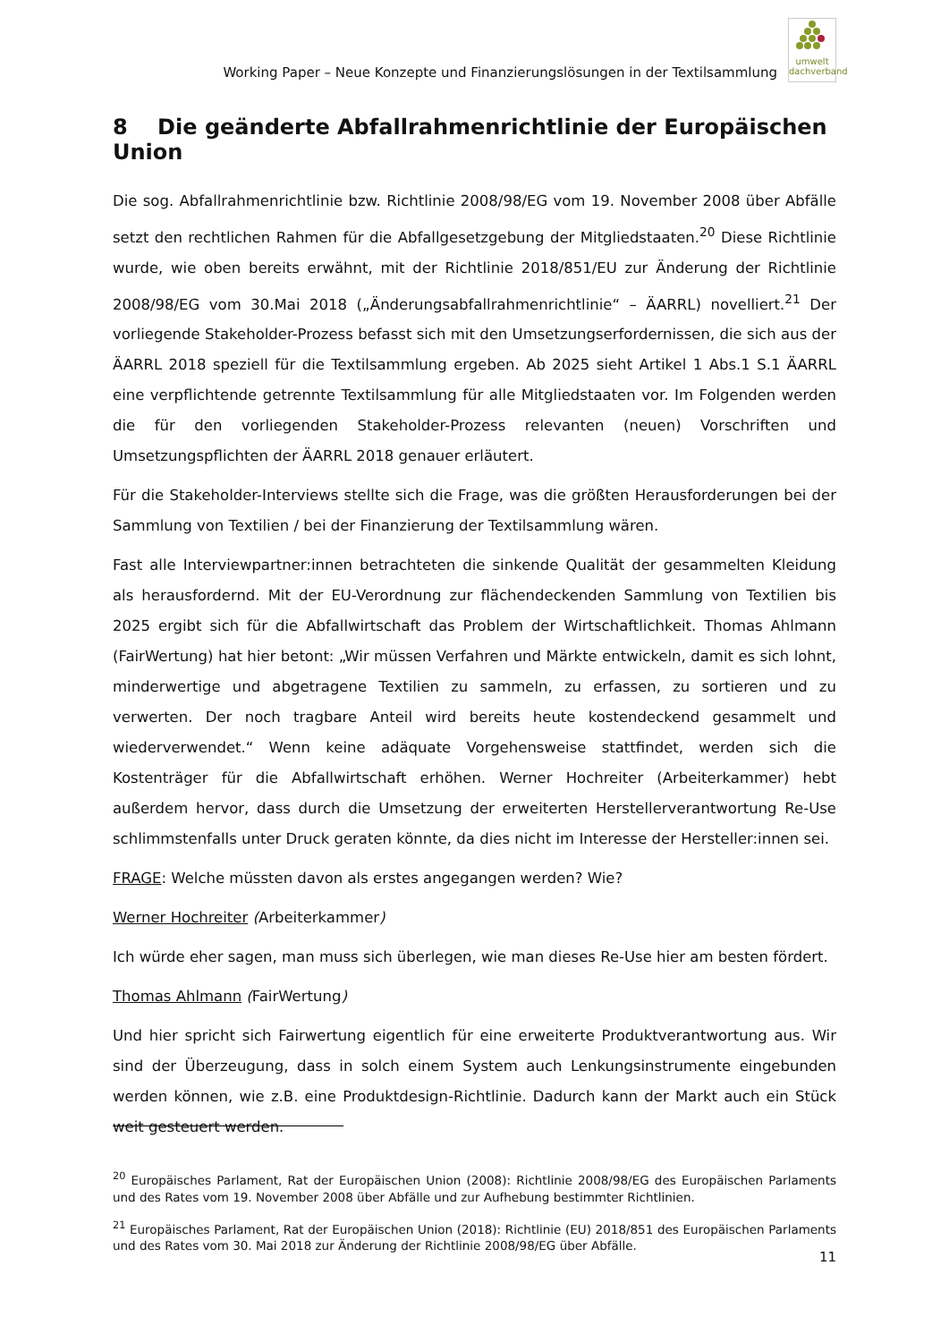Working Paper – Neue Konzepte und Finanzierungslösungen in der Textilsammlung
umwelt
dachverband
8 Die geänderte Abfallrahmenrichtlinie der Europäischen Union
Die sog. Abfallrahmenrichtlinie bzw. Richtlinie 2008/98/EG vom 19. November 2008 über Abfälle setzt den rechtlichen Rahmen für die Abfallgesetzgebung der Mitgliedstaaten.<sup>20</sup> Diese Richtlinie wurde, wie oben bereits erwähnt, mit der Richtlinie 2018/851/EU zur Änderung der Richtlinie 2008/98/EG vom 30.Mai 2018 („Änderungsabfallrahmenrichtlinie“ – ÄARRL) novelliert.<sup>21</sup> Der vorliegende Stakeholder-Prozess befasst sich mit den Umsetzungserfordernissen, die sich aus der ÄARRL 2018 speziell für die Textilsammlung ergeben. Ab 2025 sieht Artikel 1 Abs.1 S.1 ÄARRL eine verpflichtende getrennte Textilsammlung für alle Mitgliedstaaten vor. Im Folgenden werden die für den vorliegenden Stakeholder-Prozess relevanten (neuen) Vorschriften und Umsetzungspflichten der ÄARRL 2018 genauer erläutert.
Für die Stakeholder-Interviews stellte sich die Frage, was die größten Herausforderungen bei der Sammlung von Textilien / bei der Finanzierung der Textilsammlung wären.
Fast alle Interviewpartner:innen betrachteten die sinkende Qualität der gesammelten Kleidung als herausfordernd. Mit der EU-Verordnung zur flächendeckenden Sammlung von Textilien bis 2025 ergibt sich für die Abfallwirtschaft das Problem der Wirtschaftlichkeit. Thomas Ahlmann (FairWertung) hat hier betont: „Wir müssen Verfahren und Märkte entwickeln, damit es sich lohnt, minderwertige und abgetragene Textilien zu sammeln, zu erfassen, zu sortieren und zu verwerten. Der noch tragbare Anteil wird bereits heute kostendeckend gesammelt und wiederverwendet.“ Wenn keine adäquate Vorgehensweise stattfindet, werden sich die Kostenträger für die Abfallwirtschaft erhöhen. Werner Hochreiter (Arbeiterkammer) hebt außerdem hervor, dass durch die Umsetzung der erweiterten Herstellerverantwortung Re-Use schlimmstenfalls unter Druck geraten könnte, da dies nicht im Interesse der Hersteller:innen sei.
FRAGE: Welche müssten davon als erstes angegangen werden? Wie?
Werner Hochreiter (Arbeiterkammer)
Ich würde eher sagen, man muss sich überlegen, wie man dieses Re-Use hier am besten fördert.
Thomas Ahlmann (FairWertung)
Und hier spricht sich Fairwertung eigentlich für eine erweiterte Produktverantwortung aus. Wir sind der Überzeugung, dass in solch einem System auch Lenkungsinstrumente eingebunden werden können, wie z.B. eine Produktdesign-Richtlinie. Dadurch kann der Markt auch ein Stück weit gesteuert werden.
<sup>20</sup> Europäisches Parlament, Rat der Europäischen Union (2008): Richtlinie 2008/98/EG des Europäischen Parlaments und des Rates vom 19. November 2008 über Abfälle und zur Aufhebung bestimmter Richtlinien.
<sup>21</sup> Europäisches Parlament, Rat der Europäischen Union (2018): Richtlinie (EU) 2018/851 des Europäischen Parlaments und des Rates vom 30. Mai 2018 zur Änderung der Richtlinie 2008/98/EG über Abfälle.
11